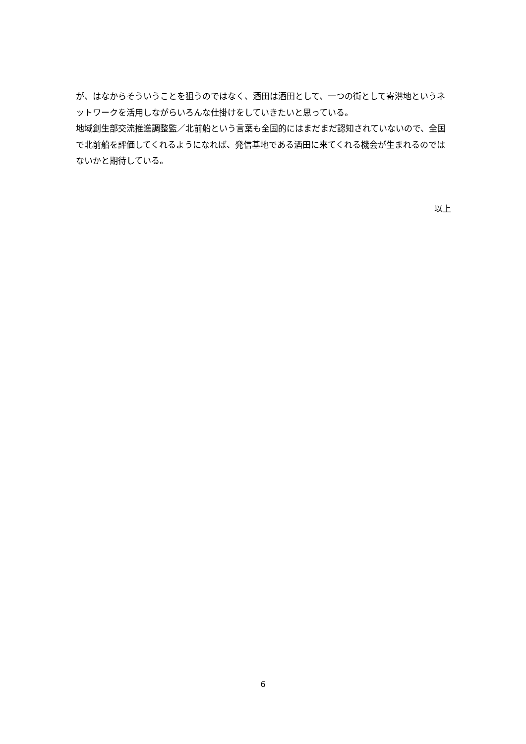が、はなからそういうことを狙うのではなく、酒田は酒田として、一つの街として寄港地というネットワークを活用しながらいろんな仕掛けをしていきたいと思っている。
地域創生部交流推進調整監／北前船という言葉も全国的にはまだまだ認知されていないので、全国で北前船を評価してくれるようになれば、発信基地である酒田に来てくれる機会が生まれるのではないかと期待している。
以上
6